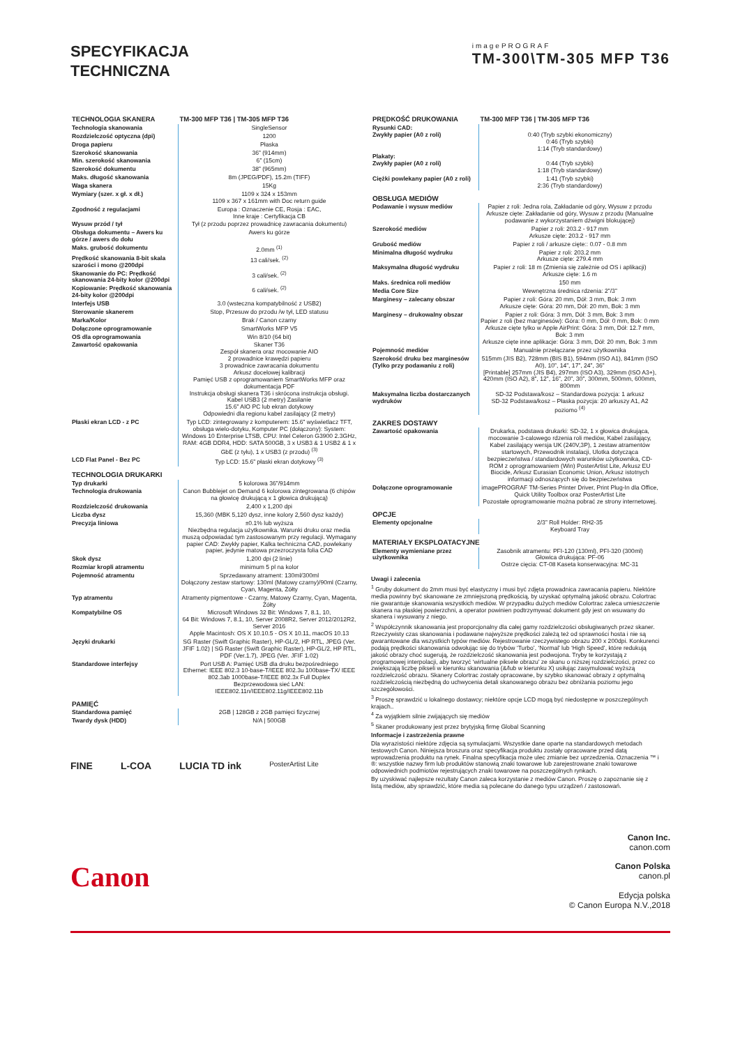SPECYFIKACJA
TECHNICZNA
imagePROGRAF
TM-300\TM-305 MFP T36
| TECHNOLOGIA SKANERA | TM-300 MFP T36 / TM-305 MFP T36 |
| --- | --- |
| Technologia skanowania | SingleSensor |
| Rozdzielczość optyczna (dpi) | 1200 |
| Droga papieru | Płaska |
| Szerokość skanowania | 36” (914mm) |
| Min. szerokość skanowania | 6” (15cm) |
| Szerokość dokumentu | 38” (965mm) |
| Maks. długość skanowania | 8m (JPEG/PDF), 15.2m (TIFF) |
| Waga skanera | 15Kg |
| Wymiary (szer. x gł. x dł.) | 1109 x 324 x 153mm 1109 x 367 x 161mm with Doc return guide |
| Zgodność z regulacjami | Europa : Oznaczenie CE, Rosja : EAC, Inne kraje : Certyfikacja CB |
| Wysuw przód / tył | Tył (z przodu poprzez prowadnicę zawracania dokumentu) |
| Obsługa dokumentu – Awers ku górze / awers do dołu | Awers ku górze |
| Maks. grubość dokumentu | 2.0mm <sup>(1)</sup> |
| Prędkość skanowania 8-bit skala szarości i mono @200dpi | 13 cali/sek. <sup>(2)</sup> |
| Skanowanie do PC: Prędkość skanowania 24-bity kolor @200dpi | 3 cali/sek. <sup>(2)</sup> |
| Kopiowanie: Prędkość skanowania 24-bity kolor @200dpi | 6 cali/sek. <sup>(2)</sup> |
| Interfejs USB | 3.0 (wsteczna kompatybilność z USB2) |
| Sterowanie skanerem | Stop, Przesuw do przodu /w tył, LED statusu |
| Marka/Kolor | Brak / Canon czarny |
| Dołączone oprogramowanie | SmartWorks MFP V5 |
| OS dla oprogramowania | Win 8/10 (64 bit) |
| Zawartość opakowania | Skaner T36 Zespół skanera oraz mocowanie AIO 2 prowadnice krawędzi papieru 3 prowadnice zawracania dokumentu Arkusz docelowej kalibracji Pamięć USB z oprogramowaniem SmartWorks MFP oraz dokumentacja PDF Instrukcja obsługi skanera T36 i skrócona instrukcja obsługi. Kabel USB3 (2 metry) Zasilanie 15.6” AIO PC lub ekran dotykowy Odpowiedni dla regionu kabel zasilający (2 metry) |
| Płaski ekran LCD - z PC | Typ LCD: zintegrowany z komputerem: 15.6” wyświetlacz TFT, obsługa wielo-dotyku, Komputer PC (dołączony): System: Windows 10 Enterprise LTSB, CPU: Intel Celeron G3900 2.3GHz, RAM: 4GB DDR4, HDD: SATA 500GB, 3 x USB3 & 1 USB2 & 1 x GbE (z tyłu), 1 x USB3 (z przodu) <sup>(3)</sup> |
| LCD Flat Panel - Bez PC | Typ LCD: 15.6” płaski ekran dotykowy <sup>(3)</sup> |
| TECHNOLOGIA DRUKARKI | |
| Typ drukarki | 5 kolorowa 36”/914mm |
| Technologia drukowania | Canon Bubblejet on Demand 6 kolorowa zintegrowana (6 chipów na głowicę drukującą x 1 głowica drukującą) |
| Rozdzielczość drukowania | 2,400 x 1,200 dpi |
| Liczba dysz | 15,360 (MBK 5,120 dysz, inne kolory 2,560 dysz każdy) |
| Precyzja liniowa | ±0.1% lub wyższa Niezbędna regulacja użytkownika. Warunki druku oraz media muszą odpowiadać tym zastosowanym przy regulacji. Wymagany papier CAD: Zwykły papier, Kalka techniczna CAD, powlekany papier, jedynie matowa przezroczysta folia CAD |
| Skok dysz | 1,200 dpi (2 linie) |
| Rozmiar kropli atramentu | minimum 5 pl na kolor |
| Pojemność atramentu | Sprzedawany atrament: 130ml/300ml Dołączony zestaw startowy: 130ml (Matowy czarny)/90ml (Czarny, Cyan, Magenta, Żółty |
| Typ atramentu | Atramenty pigmentowe - Czarny, Matowy Czarny, Cyan, Magenta, Żółty |
| Kompatybilne OS | Microsoft Windows 32 Bit: Windows 7, 8.1, 10, 64 Bit: Windows 7, 8.1, 10, Server 2008R2, Server 2012/2012R2, Server 2016 Apple Macintosh: OS X 10.10.5 - OS X 10.11, macOS 10.13 |
| Języki drukarki | SG Raster (Swift Graphic Raster), HP-GL/2, HP RTL, JPEG (Ver. JFIF 1.02) / SG Raster (Swift Graphic Raster), HP-GL/2, HP RTL, PDF (Ver.1.7), JPEG (Ver. JFIF 1.02) |
| Standardowe interfejsy | Port USB A: Pamięć USB dla druku bezpośredniego Ethernet: IEEE 802.3 10-base-T/IEEE 802.3u 100base-TX/ IEEE 802.3ab 1000base-T/IEEE 802.3x Full Duplex Bezprzewodowa sieć LAN: IEEE802.11n/IEEE802.11g/IEEE802.11b |
| PAMIĘĆ | |
| Standardowa pamięć | 2GB / 128GB z 2GB pamięci fizycznej |
| Twardy dysk (HDD) | N/A / 500GB |
FINE L-COA LUCIA TD ink PosterArtist Lite
| PRĘDKOŚĆ DRUKOWANIA | TM-300 MFP T36 / TM-305 MFP T36 |
| --- | --- |
| Rysunki CAD: Zwykły papier (A0 z roli) | 0:40 (Tryb szybki ekonomiczny) 0:46 (Tryb szybki) 1:14 (Tryb standardowy) |
| Plakaty: Zwykły papier (A0 z roli) | 0:44 (Tryb szybki) 1:18 (Tryb standardowy) |
| Ciężki powlekany papier (A0 z roli) | 1:41 (Tryb szybki) 2:36 (Tryb standardowy) |
| OBSŁUGA MEDIÓW | |
| Podawanie i wysuw mediów | Papier z roli: Jedna rola, Zakładanie od góry, Wysuw z przodu Arkusze cięte: Zakładanie od góry, Wysuw z przodu (Manualne podawanie z wykorzystaniem dźwigni blokującej) |
| Szerokość mediów | Papier z roli: 203.2 - 917 mm Arkusze cięte: 203.2 - 917 mm |
| Grubość mediów | Papier z roli / arkusze cięte:: 0.07 - 0.8 mm |
| Minimalna długość wydruku | Papier z roli: 203.2 mm Arkusze cięte: 279.4 mm |
| Maksymalna długość wydruku | Papier z roli: 18 m (Zmienia się zależnie od OS i aplikacji) Arkusze cięte: 1.6 m |
| Maks. średnica roli mediów | 150 mm |
| Media Core Size | Wewnętrzna średnica rdzenia: 2”/3” |
| Marginesy – zalecany obszar | Papier z roli: Góra: 20 mm, Dół: 3 mm, Bok: 3 mm Arkusze cięte: Góra: 20 mm, Dół: 20 mm, Bok: 3 mm |
| Marginesy – drukowalny obszar | Papier z roli: Góra: 3 mm, Dół: 3 mm, Bok: 3 mm Papier z roli (bez marginesów): Góra: 0 mm, Dół: 0 mm, Bok: 0 mm Arkusze cięte tylko w Apple AirPrint: Góra: 3 mm, Dół: 12.7 mm, Bok: 3 mm Arkusze cięte inne aplikacje: Góra: 3 mm, Dół: 20 mm, Bok: 3 mm |
| Pojemność mediów | Manualnie przełączane przez użytkownika |
| Szerokość druku bez marginesów (Tylko przy podawaniu z roli) | 515mm (JIS B2), 728mm (BIS B1), 594mm (ISO A1), 841mm (ISO A0), 10”, 14”, 17”, 24”, 36” [Printable] 257mm (JIS B4), 297mm (ISO A3), 329mm (ISO A3+), 420mm (ISO A2), 8”, 12”, 16”, 20”, 30”, 300mm, 500mm, 600mm, 800mm |
| Maksymalna liczba dostarczanych wydruków | SD-32 Podstawa/kosz – Standardowa pozycja: 1 arkusz SD-32 Podstawa/kosz – Płaska pozycja: 20 arkuszy A1, A2 poziomo <sup>(4)</sup> |
| ZAKRES DOSTAWY | |
| Zawartość opakowania | Drukarka, podstawa drukarki: SD-32, 1 x głowica drukująca, mocowanie 3-calowego rdzenia roli mediów, Kabel zasilający, Kabel zasilający wersja UK (240V,3P), 1 zestaw atramentów startowych, Przewodnik instalacji, Ulotka dotycząca bezpieczeństwa / standardowych warunków użytkownika, CD-ROM z oprogramowaniem (Win) PosterArtist Lite, Arkusz EU Biocide, Arkusz Eurasian Economic Union, Arkusz istotnych informacji odnoszących się do bezpieczeństwa |
| Dołączone oprogramowanie | imagePROGRAF TM-Series Printer Driver, Print Plug-In dla Office, Quick Utility Toolbox oraz PosterArtist Lite Pozostałe oprogramowanie można pobrać ze strony internetowej. |
| OPCJE | |
| Elementy opcjonalne | 2/3” Roll Holder: RH2-35 Keyboard Tray |
| MATERIAŁY EKSPLOATACYJNE | |
| Elementy wymieniane przez użytkownika | Zasobnik atramentu: PFI-120 (130ml), PFI-320 (300ml) Głowica drukująca: PF-06 Ostrze cięcia: CT-08 Kaseta konserwacyjna: MC-31 |
Uwagi i zalecenia
<sup>1</sup> Gruby dokument do 2mm musi być elastyczny i musi być zdjęta prowadnica zawracania papieru. Niektóre media powinny być skanowane ze zmniejszoną prędkością, by uzyskać optymalną jakość obrazu. Colortrac nie gwarantuje skanowania wszystkich mediów. W przypadku dużych mediów Colortrac zaleca umieszczenie skanera na płaskiej powierzchni, a operator powinien podtrzymywać dokument gdy jest on wsuwany do skanera i wysuwany z niego.
<sup>2</sup> Współczynnik skanowania jest proporcjonalny dla całej gamy rozdzielczości obsługiwanych przez skaner. Rzeczywisty czas skanowania i podawane najwyższe prędkości zależą też od sprawności hosta i nie są gwarantowane dla wszystkich typów mediów. Rejestrowanie rzeczywistego obrazu 200 x 200dpi. Konkurenci podają prędkości skanowania odwołując się do trybów ‘Turbo’, ‘Normal’ lub ‘High Speed’, które redukują jakość obrazy choć sugerują, że rozdzielczość skanowania jest podwojona. Tryby te korzystają z programowej interpolacji, aby tworzyć ‘wirtualne piksele obrazu’ ze skanu o niższej rozdzielczości, przez co zwiększają liczbę pikseli w kierunku skanowania (&/lub w kierunku X) usiłując zasymulować wyższą rozdzielczość obrazu. Skanery Colortrac zostały opracowane, by szybko skanować obrazy z optymalną rozdzielczością niezbędną do uchwycenia detali skanowanego obrazu bez obniżania poziomu jego szczegółowości.
<sup>3</sup> Proszę sprawdzić u lokalnego dostawcy; niektóre opcje LCD mogą być niedostępne w poszczególnych krajach..
<sup>4</sup> Za wyjątkiem silnie zwijających się mediów
<sup>5</sup> Skaner produkowany jest przez brytyjską firmę Global Scanning
Informacje i zastrzeżenia prawne
Dla wyrazistości niektóre zdjęcia są symulacjami. Wszystkie dane oparte na standardowych metodach testowych Canon. Niniejsza broszura oraz specyfikacja produktu zostały opracowane przed datą wprowadzenia produktu na rynek. Finalna specyfikacja może ulec zmianie bez uprzedzenia. Oznaczenia ™ i ®: wszystkie nazwy firm lub produktów stanowią znaki towarowe lub zarejestrowane znaki towarowe odpowiednich podmiotów rejestrujących znaki towarowe na poszczególnych rynkach.
By uzyskiwać najlepsze rezultaty Canon zaleca korzystanie z mediów Canon. Proszę o zapoznanie się z listą mediów, aby sprawdzić, które media są polecane do danego typu urządzeń / zastosowań.
Canon
Canon Inc.
canon.com
Canon Polska
canon.pl
Edycja polska
© Canon Europa N.V.,2018